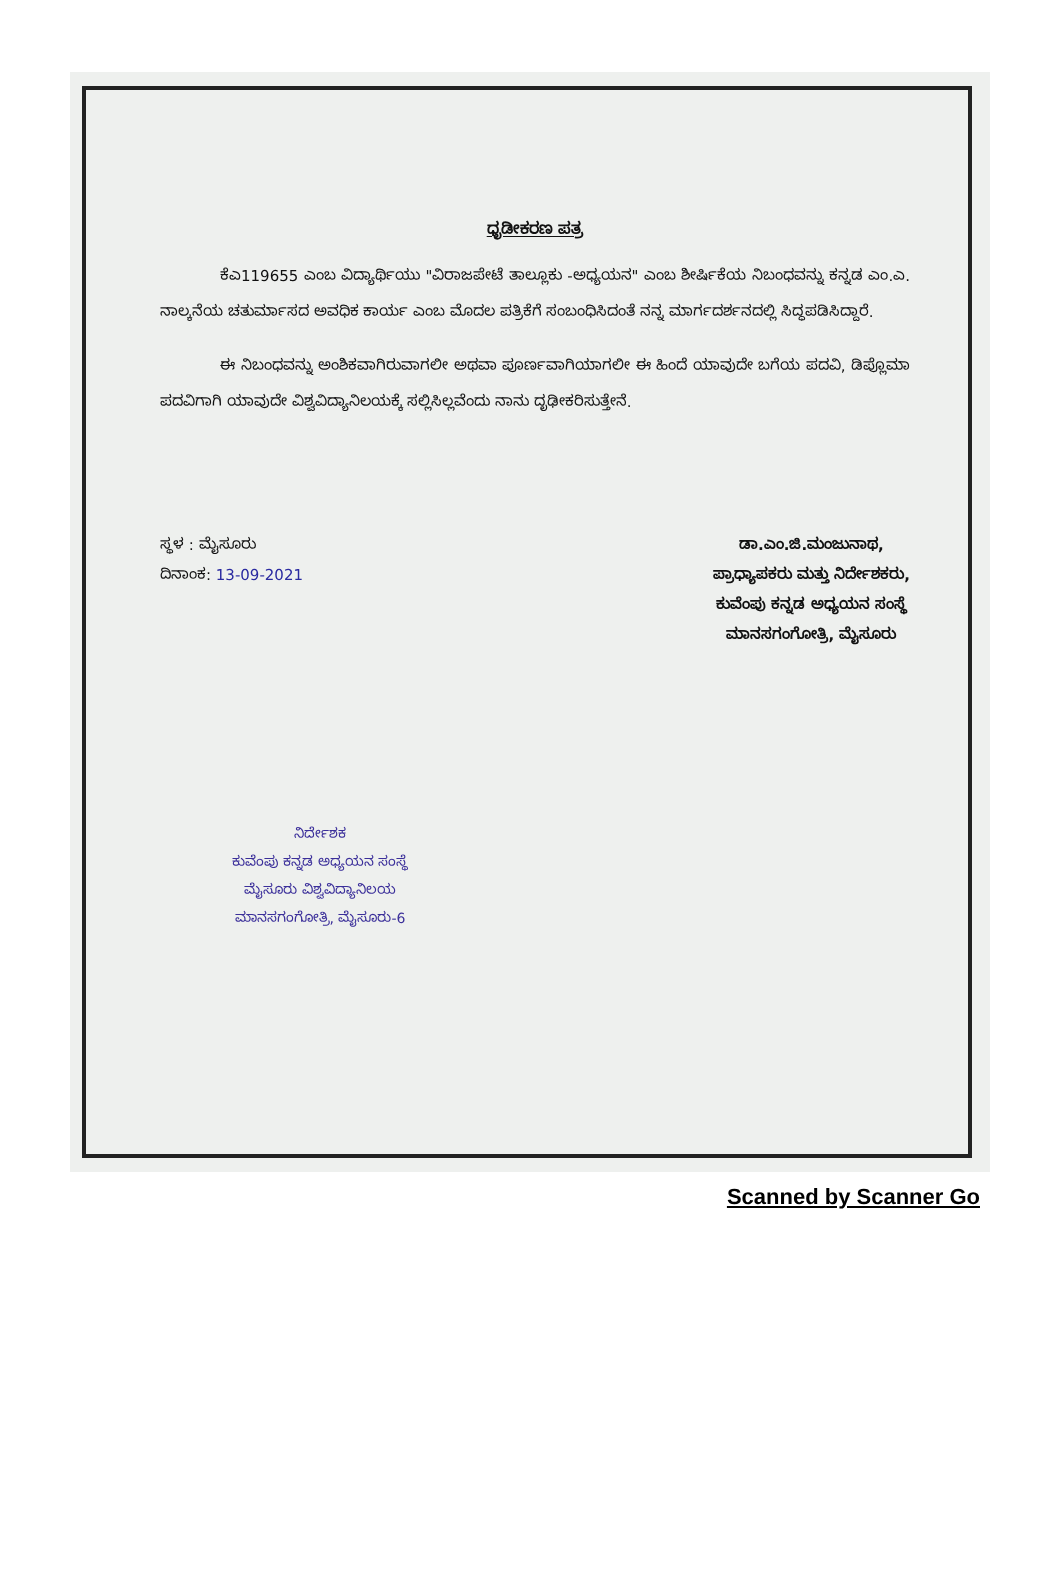ಧೃಡೀಕರಣ ಪತ್ರ
ಕೆಎ119655 ಎಂಬ ವಿದ್ಯಾರ್ಥಿಯು "ವಿರಾಜಪೇಟೆ ತಾಲ್ಲೂಕು -ಅಧ್ಯಯನ" ಎಂಬ ಶೀರ್ಷಿಕೆಯ ನಿಬಂಧವನ್ನು ಕನ್ನಡ ಎಂ.ಎ. ನಾಲ್ಕನೆಯ ಚತುರ್ಮಾಸದ ಅವಧಿಕ ಕಾರ್ಯ ಎಂಬ ಮೊದಲ ಪತ್ರಿಕೆಗೆ ಸಂಬಂಧಿಸಿದಂತೆ ನನ್ನ ಮಾರ್ಗದರ್ಶನದಲ್ಲಿ ಸಿದ್ಧಪಡಿಸಿದ್ದಾರೆ.
ಈ ನಿಬಂಧವನ್ನು ಅಂಶಿಕವಾಗಿರುವಾಗಲೀ ಅಥವಾ ಪೂರ್ಣವಾಗಿಯಾಗಲೀ ಈ ಹಿಂದೆ ಯಾವುದೇ ಬಗೆಯ ಪದವಿ, ಡಿಪ್ಲೊಮಾ ಪದವಿಗಾಗಿ ಯಾವುದೇ ವಿಶ್ವವಿದ್ಯಾನಿಲಯಕ್ಕೆ ಸಲ್ಲಿಸಿಲ್ಲವೆಂದು ನಾನು ದೃಢೀಕರಿಸುತ್ತೇನೆ.
ಸ್ಥಳ : ಮೈಸೂರು
ದಿನಾಂಕ: 13-09-2021
ಡಾ.ಎಂ.ಜಿ.ಮಂಜುನಾಥ,
ಪ್ರಾಧ್ಯಾಪಕರು ಮತ್ತು ನಿರ್ದೇಶಕರು,
ಕುವೆಂಪು ಕನ್ನಡ ಅಧ್ಯಯನ ಸಂಸ್ಥೆ
ಮಾನಸಗಂಗೋತ್ರಿ, ಮೈಸೂರು
ನಿರ್ದೇಶಕ
ಕುವೆಂಪು ಕನ್ನಡ ಅಧ್ಯಯನ ಸಂಸ್ಥೆ
ಮೈಸೂರು ವಿಶ್ವವಿದ್ಯಾನಿಲಯ
ಮಾನಸಗಂಗೋತ್ರಿ, ಮೈಸೂರು-6
Scanned by Scanner Go